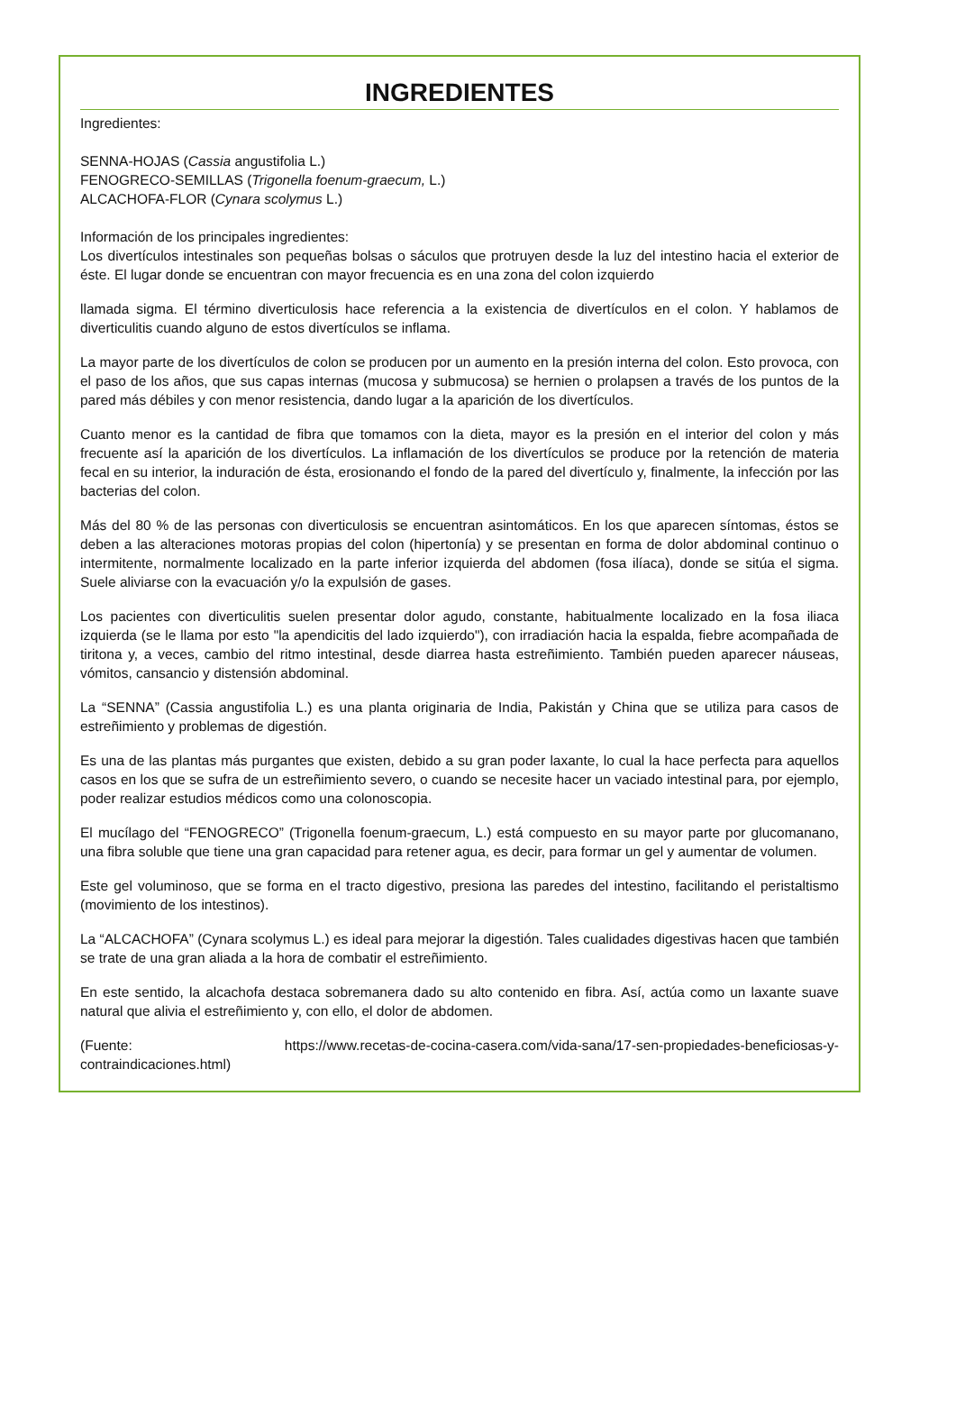INGREDIENTES
Ingredientes:
SENNA-HOJAS (Cassia angustifolia L.)
FENOGRECO-SEMILLAS (Trigonella foenum-graecum, L.)
ALCACHOFA-FLOR (Cynara scolymus L.)
Información de los principales ingredientes:
Los divertículos intestinales son pequeñas bolsas o sáculos que protruyen desde la luz del intestino hacia el exterior de éste. El lugar donde se encuentran con mayor frecuencia es en una zona del colon izquierdo
llamada sigma. El término diverticulosis hace referencia a la existencia de divertículos en el colon. Y hablamos de diverticulitis cuando alguno de estos divertículos se inflama.
La mayor parte de los divertículos de colon se producen por un aumento en la presión interna del colon. Esto provoca, con el paso de los años, que sus capas internas (mucosa y submucosa) se hernien o prolapsen a través de los puntos de la pared más débiles y con menor resistencia, dando lugar a la aparición de los divertículos.
Cuanto menor es la cantidad de fibra que tomamos con la dieta, mayor es la presión en el interior del colon y más frecuente así la aparición de los divertículos. La inflamación de los divertículos se produce por la retención de materia fecal en su interior, la induración de ésta, erosionando el fondo de la pared del divertículo y, finalmente, la infección por las bacterias del colon.
Más del 80 % de las personas con diverticulosis se encuentran asintomáticos. En los que aparecen síntomas, éstos se deben a las alteraciones motoras propias del colon (hipertonía) y se presentan en forma de dolor abdominal continuo o intermitente, normalmente localizado en la parte inferior izquierda del abdomen (fosa ilíaca), donde se sitúa el sigma. Suele aliviarse con la evacuación y/o la expulsión de gases.
Los pacientes con diverticulitis suelen presentar dolor agudo, constante, habitualmente localizado en la fosa iliaca izquierda (se le llama por esto "la apendicitis del lado izquierdo"), con irradiación hacia la espalda, fiebre acompañada de tiritona y, a veces, cambio del ritmo intestinal, desde diarrea hasta estreñimiento. También pueden aparecer náuseas, vómitos, cansancio y distensión abdominal.
La “SENNA” (Cassia angustifolia L.) es una planta originaria de India, Pakistán y China que se utiliza para casos de estreñimiento y problemas de digestión.
Es una de las plantas más purgantes que existen, debido a su gran poder laxante, lo cual la hace perfecta para aquellos casos en los que se sufra de un estreñimiento severo, o cuando se necesite hacer un vaciado intestinal para, por ejemplo, poder realizar estudios médicos como una colonoscopia.
El mucílago del “FENOGRECO” (Trigonella foenum-graecum, L.) está compuesto en su mayor parte por glucomanano, una fibra soluble que tiene una gran capacidad para retener agua, es decir, para formar un gel y aumentar de volumen.
Este gel voluminoso, que se forma en el tracto digestivo, presiona las paredes del intestino, facilitando el peristaltismo (movimiento de los intestinos).
La “ALCACHOFA” (Cynara scolymus L.) es ideal para mejorar la digestión. Tales cualidades digestivas hacen que también se trate de una gran aliada a la hora de combatir el estreñimiento.
En este sentido, la alcachofa destaca sobremanera dado su alto contenido en fibra. Así, actúa como un laxante suave natural que alivia el estreñimiento y, con ello, el dolor de abdomen.
(Fuente: https://www.recetas-de-cocina-casera.com/vida-sana/17-sen-propiedades-beneficiosas-y-contraindicaciones.html)